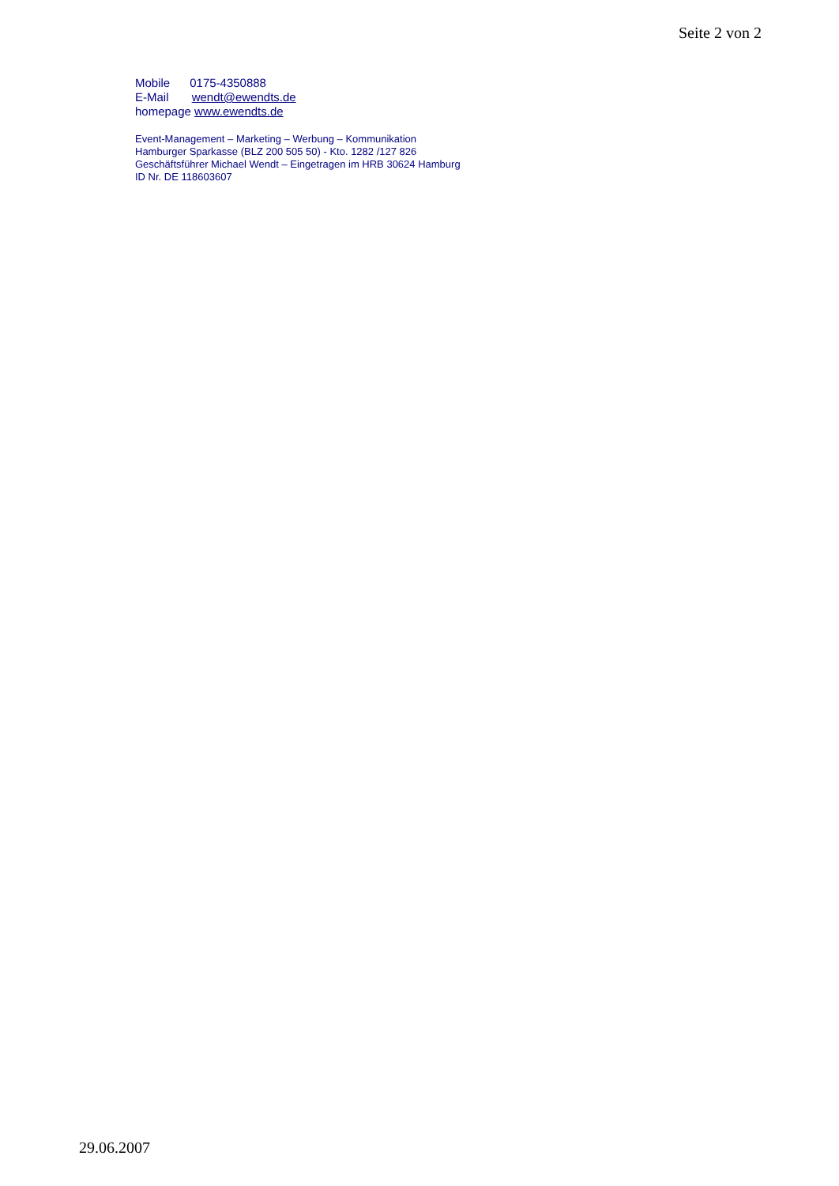Seite 2 von 2
Mobile 0175-4350888
E-Mail wendt@ewendts.de
homepage www.ewendts.de
Event-Management – Marketing – Werbung – Kommunikation
Hamburger Sparkasse (BLZ 200 505 50) - Kto. 1282 /127 826
Geschäftsführer Michael Wendt – Eingetragen im HRB 30624 Hamburg
ID Nr. DE 118603607
29.06.2007